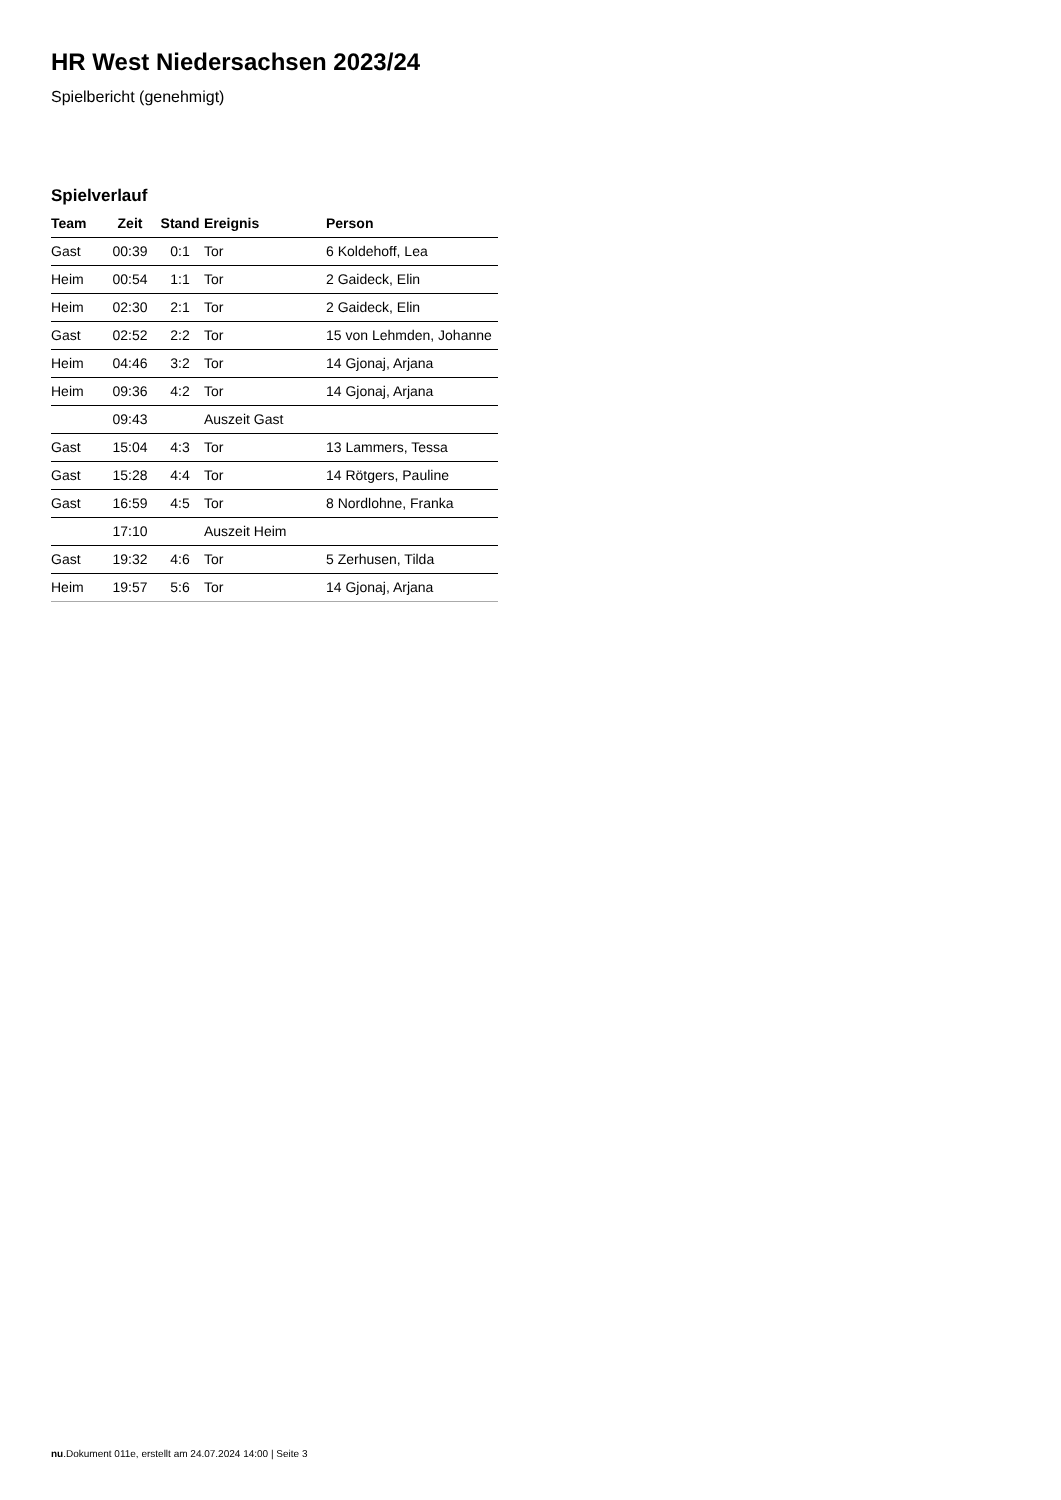HR West Niedersachsen 2023/24
Spielbericht (genehmigt)
Spielverlauf
| Team | Zeit | Stand | Ereignis | Person |
| --- | --- | --- | --- | --- |
| Gast | 00:39 | 0:1 | Tor | 6 Koldehoff, Lea |
| Heim | 00:54 | 1:1 | Tor | 2 Gaideck, Elin |
| Heim | 02:30 | 2:1 | Tor | 2 Gaideck, Elin |
| Gast | 02:52 | 2:2 | Tor | 15 von Lehmden, Johanne |
| Heim | 04:46 | 3:2 | Tor | 14 Gjonaj, Arjana |
| Heim | 09:36 | 4:2 | Tor | 14 Gjonaj, Arjana |
| | 09:43 | | Auszeit Gast | |
| Gast | 15:04 | 4:3 | Tor | 13 Lammers, Tessa |
| Gast | 15:28 | 4:4 | Tor | 14 Rötgers, Pauline |
| Gast | 16:59 | 4:5 | Tor | 8 Nordlohne, Franka |
| | 17:10 | | Auszeit Heim | |
| Gast | 19:32 | 4:6 | Tor | 5 Zerhusen, Tilda |
| Heim | 19:57 | 5:6 | Tor | 14 Gjonaj, Arjana |
nu.Dokument 011e, erstellt am 24.07.2024 14:00 | Seite 3